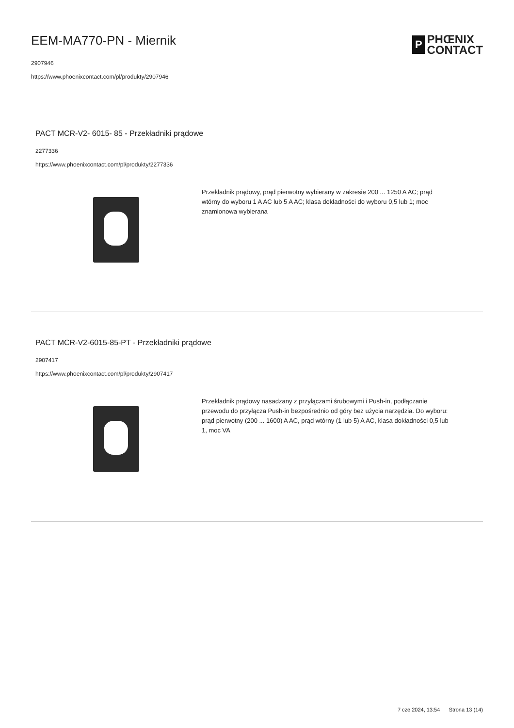EEM-MA770-PN - Miernik
2907946
https://www.phoenixcontact.com/pl/produkty/2907946
P
PHŒNIX
CONTACT
PACT MCR-V2- 6015- 85 - Przekładniki prądowe
2277336
https://www.phoenixcontact.com/pl/produkty/2277336
Przekładnik prądowy, prąd pierwotny wybierany w zakresie 200 ... 1250 A AC; prąd wtórny do wyboru 1 A AC lub 5 A AC; klasa dokładności do wyboru 0,5 lub 1; moc znamionowa wybierana
PACT MCR-V2-6015-85-PT - Przekładniki prądowe
2907417
https://www.phoenixcontact.com/pl/produkty/2907417
Przekładnik prądowy nasadzany z przyłączami śrubowymi i Push-in, podłączanie przewodu do przyłącza Push-in bezpośrednio od góry bez użycia narzędzia. Do wyboru: prąd pierwotny (200 ... 1600) A AC, prąd wtórny (1 lub 5) A AC, klasa dokładności 0,5 lub 1, moc VA
7 cze 2024, 13:54 Strona 13 (14)